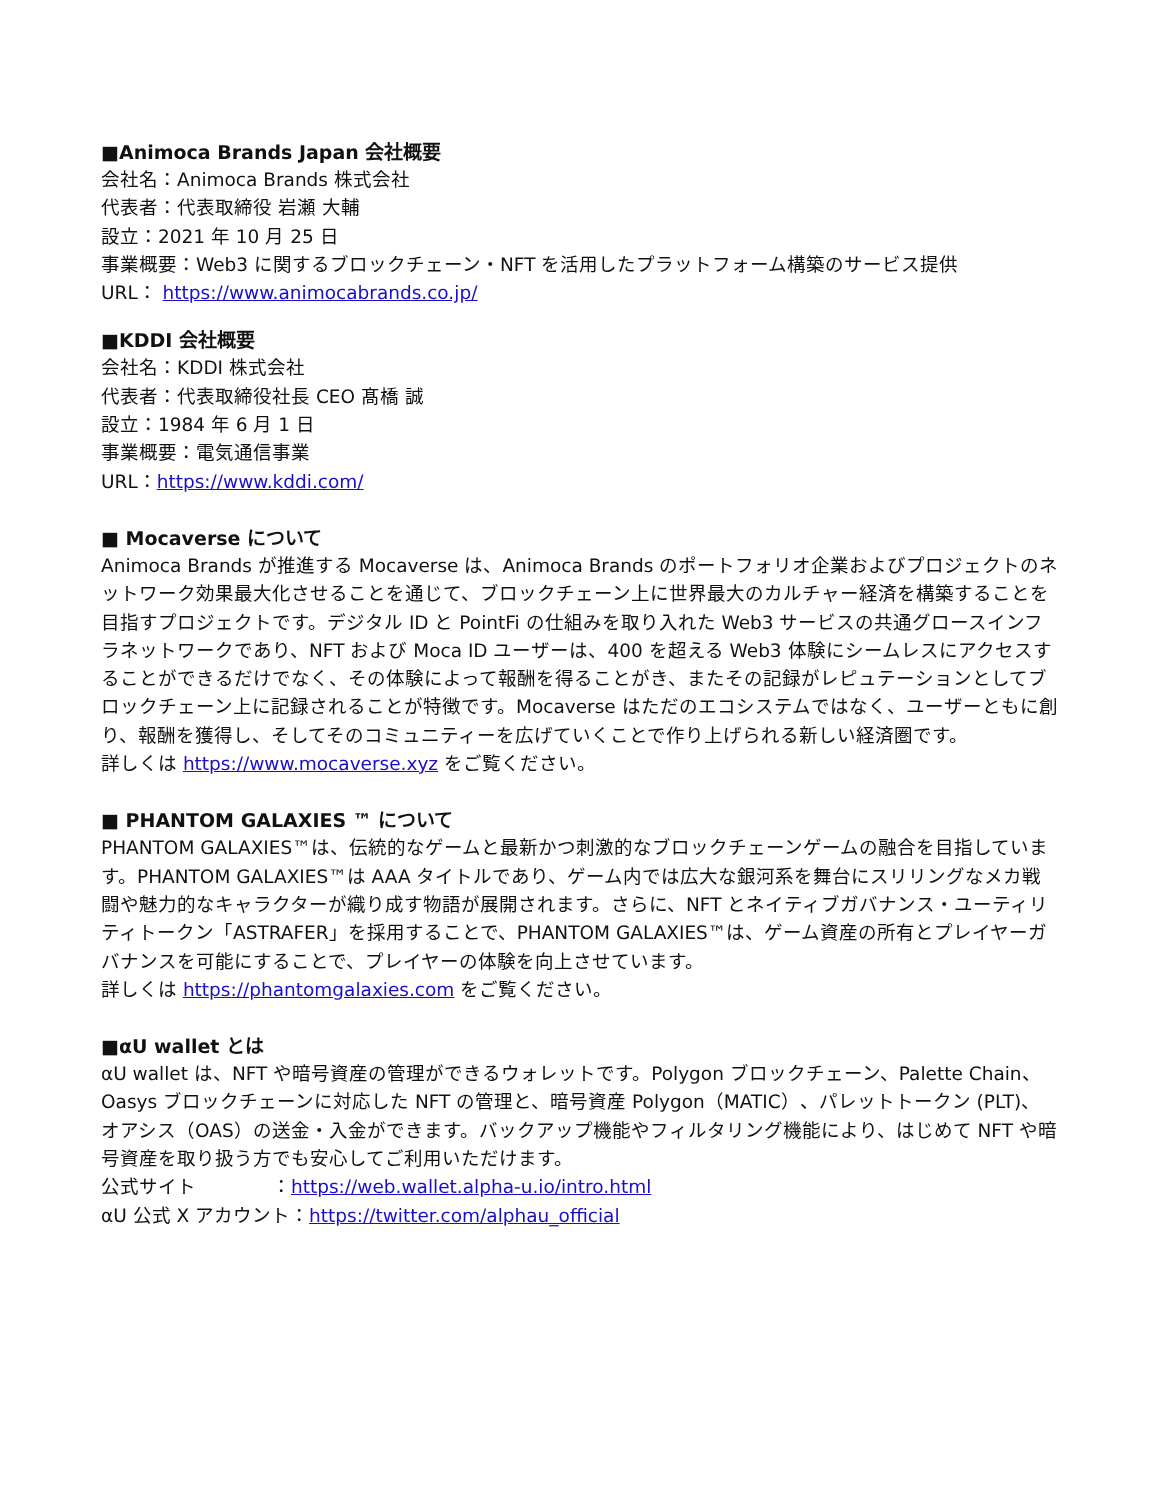■Animoca Brands Japan 会社概要
会社名：Animoca Brands 株式会社
代表者：代表取締役 岩瀬 大輔
設立：2021 年 10 月 25 日
事業概要：Web3 に関するブロックチェーン・NFT を活用したプラットフォーム構築のサービス提供
URL： https://www.animocabrands.co.jp/
■KDDI 会社概要
会社名：KDDI 株式会社
代表者：代表取締役社長 CEO 髙橋 誠
設立：1984 年 6 月 1 日
事業概要：電気通信事業
URL：https://www.kddi.com/
■ Mocaverse について
Animoca Brands が推進する Mocaverse は、Animoca Brands のポートフォリオ企業およびプロジェクトのネットワーク効果最大化させることを通じて、ブロックチェーン上に世界最大のカルチャー経済を構築することを目指すプロジェクトです。デジタル ID と PointFi の仕組みを取り入れた Web3 サービスの共通グロースインフラネットワークであり、NFT および Moca ID ユーザーは、400 を超える Web3 体験にシームレスにアクセスすることができるだけでなく、その体験によって報酬を得ることがき、またその記録がレピュテーションとしてブロックチェーン上に記録されることが特徴です。Mocaverse はただのエコシステムではなく、ユーザーともに創り、報酬を獲得し、そしてそのコミュニティーを広げていくことで作り上げられる新しい経済圏です。
詳しくは https://www.mocaverse.xyz をご覧ください。
■ PHANTOM GALAXIES ™ について
PHANTOM GALAXIES™は、伝統的なゲームと最新かつ刺激的なブロックチェーンゲームの融合を目指しています。PHANTOM GALAXIES™は AAA タイトルであり、ゲーム内では広大な銀河系を舞台にスリリングなメカ戦闘や魅力的なキャラクターが織り成す物語が展開されます。さらに、NFT とネイティブガバナンス・ユーティリティトークン「ASTRAFER」を採用することで、PHANTOM GALAXIES™は、ゲーム資産の所有とプレイヤーガバナンスを可能にすることで、プレイヤーの体験を向上させています。
詳しくは https://phantomgalaxies.com をご覧ください。
■αU wallet とは
αU wallet は、NFT や暗号資産の管理ができるウォレットです。Polygon ブロックチェーン、Palette Chain、Oasys ブロックチェーンに対応した NFT の管理と、暗号資産 Polygon（MATIC）、パレットトークン (PLT)、オアシス（OAS）の送金・入金ができます。バックアップ機能やフィルタリング機能により、はじめて NFT や暗号資産を取り扱う方でも安心してご利用いただけます。
公式サイト　　　　：https://web.wallet.alpha-u.io/intro.html
αU 公式 X アカウント：https://twitter.com/alphau_official